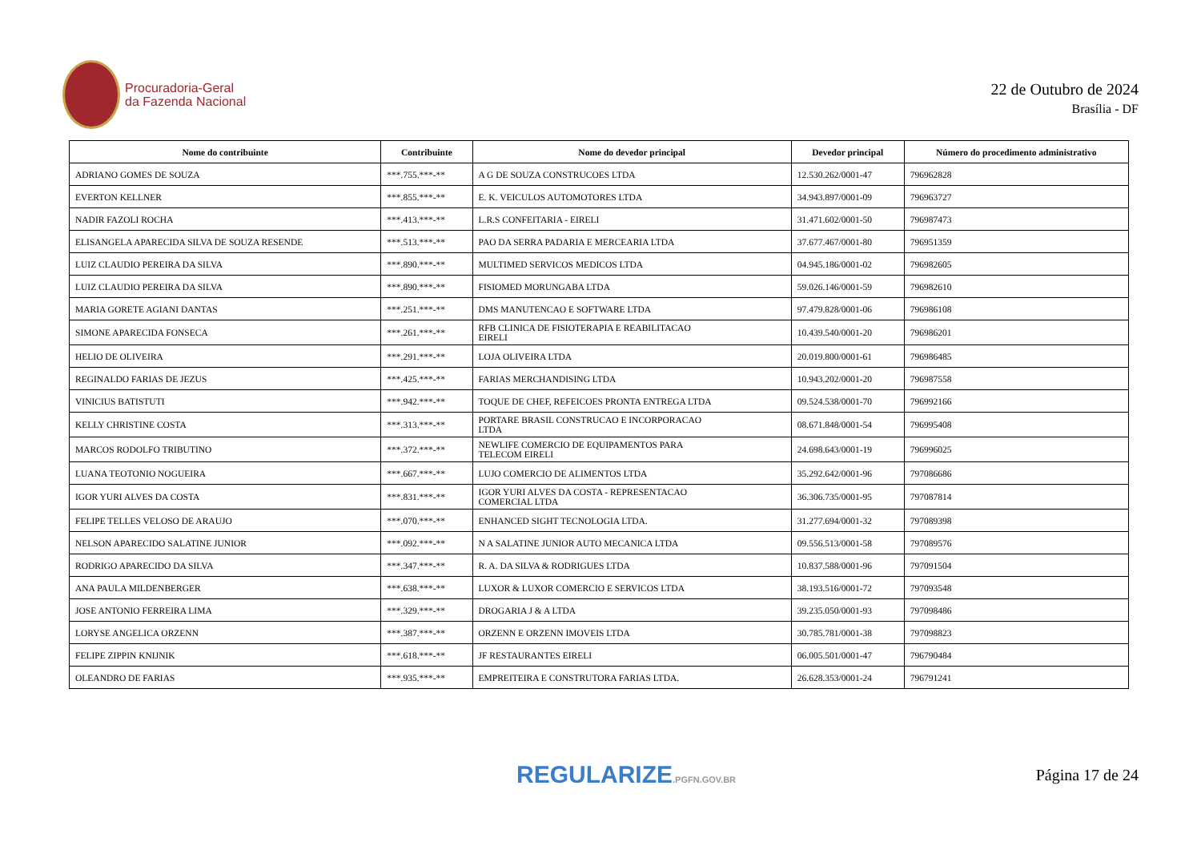Procuradoria-Geral
da Fazenda Nacional
22 de Outubro de 2024
Brasília - DF
| Nome do contribuinte | Contribuinte | Nome do devedor principal | Devedor principal | Número do procedimento administrativo |
| --- | --- | --- | --- | --- |
| ADRIANO GOMES DE SOUZA | ***.755.***-** | A G DE SOUZA CONSTRUCOES LTDA | 12.530.262/0001-47 | 796962828 |
| EVERTON KELLNER | ***.855.***-** | E. K. VEICULOS AUTOMOTORES LTDA | 34.943.897/0001-09 | 796963727 |
| NADIR FAZOLI ROCHA | ***.413.***-** | L.R.S CONFEITARIA - EIRELI | 31.471.602/0001-50 | 796987473 |
| ELISANGELA APARECIDA SILVA DE SOUZA RESENDE | ***.513.***-** | PAO DA SERRA PADARIA E MERCEARIA LTDA | 37.677.467/0001-80 | 796951359 |
| LUIZ CLAUDIO PEREIRA DA SILVA | ***.890.***-** | MULTIMED SERVICOS MEDICOS LTDA | 04.945.186/0001-02 | 796982605 |
| LUIZ CLAUDIO PEREIRA DA SILVA | ***.890.***-** | FISIOMED MORUNGABA LTDA | 59.026.146/0001-59 | 796982610 |
| MARIA GORETE AGIANI DANTAS | ***.251.***-** | DMS MANUTENCAO E SOFTWARE LTDA | 97.479.828/0001-06 | 796986108 |
| SIMONE APARECIDA FONSECA | ***.261.***-** | RFB CLINICA DE FISIOTERAPIA E REABILITACAO EIRELI | 10.439.540/0001-20 | 796986201 |
| HELIO DE OLIVEIRA | ***.291.***-** | LOJA OLIVEIRA LTDA | 20.019.800/0001-61 | 796986485 |
| REGINALDO FARIAS DE JEZUS | ***.425.***-** | FARIAS MERCHANDISING LTDA | 10.943.202/0001-20 | 796987558 |
| VINICIUS BATISTUTI | ***.942.***-** | TOQUE DE CHEF, REFEICOES PRONTA ENTREGA LTDA | 09.524.538/0001-70 | 796992166 |
| KELLY CHRISTINE COSTA | ***.313.***-** | PORTARE BRASIL CONSTRUCAO E INCORPORACAO LTDA | 08.671.848/0001-54 | 796995408 |
| MARCOS RODOLFO TRIBUTINO | ***.372.***-** | NEWLIFE COMERCIO DE EQUIPAMENTOS PARA TELECOM EIRELI | 24.698.643/0001-19 | 796996025 |
| LUANA TEOTONIO NOGUEIRA | ***.667.***-** | LUJO COMERCIO DE ALIMENTOS LTDA | 35.292.642/0001-96 | 797086686 |
| IGOR YURI ALVES DA COSTA | ***.831.***-** | IGOR YURI ALVES DA COSTA - REPRESENTACAO COMERCIAL LTDA | 36.306.735/0001-95 | 797087814 |
| FELIPE TELLES VELOSO DE ARAUJO | ***.070.***-** | ENHANCED SIGHT TECNOLOGIA LTDA. | 31.277.694/0001-32 | 797089398 |
| NELSON APARECIDO SALATINE JUNIOR | ***.092.***-** | N A SALATINE JUNIOR AUTO MECANICA LTDA | 09.556.513/0001-58 | 797089576 |
| RODRIGO APARECIDO DA SILVA | ***.347.***-** | R. A. DA SILVA & RODRIGUES LTDA | 10.837.588/0001-96 | 797091504 |
| ANA PAULA MILDENBERGER | ***.638.***-** | LUXOR & LUXOR COMERCIO E SERVICOS LTDA | 38.193.516/0001-72 | 797093548 |
| JOSE ANTONIO FERREIRA LIMA | ***.329.***-** | DROGARIA J & A LTDA | 39.235.050/0001-93 | 797098486 |
| LORYSE ANGELICA ORZENN | ***.387.***-** | ORZENN E ORZENN IMOVEIS LTDA | 30.785.781/0001-38 | 797098823 |
| FELIPE ZIPPIN KNIJNIK | ***.618.***-** | JF RESTAURANTES EIRELI | 06.005.501/0001-47 | 796790484 |
| OLEANDRO DE FARIAS | ***.935.***-** | EMPREITEIRA E CONSTRUTORA FARIAS LTDA. | 26.628.353/0001-24 | 796791241 |
REGULARIZE.PGFN.GOV.BR
Página 17 de 24